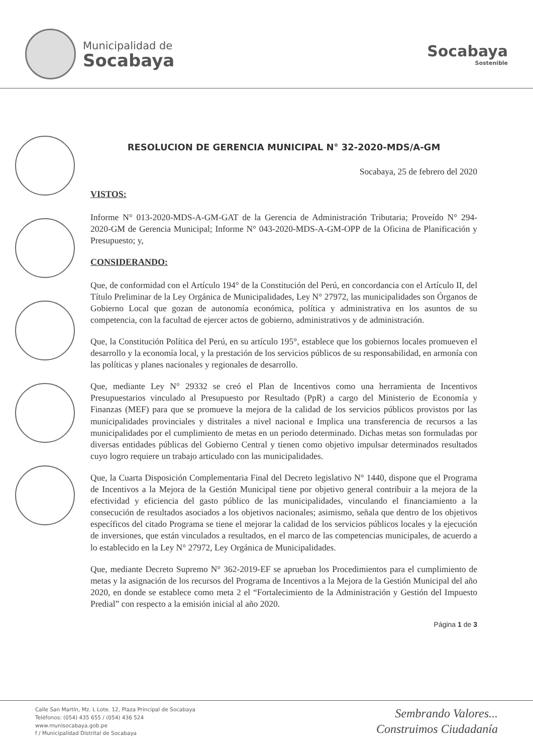Municipalidad de
Socabaya
Socabaya
Sostenible
RESOLUCION DE GERENCIA MUNICIPAL N° 32-2020-MDS/A-GM
Socabaya, 25 de febrero del 2020
VISTOS:
Informe N° 013-2020-MDS-A-GM-GAT de la Gerencia de Administración Tributaria; Proveído N° 294-2020-GM de Gerencia Municipal; Informe N° 043-2020-MDS-A-GM-OPP de la Oficina de Planificación y Presupuesto; y,
CONSIDERANDO:
Que, de conformidad con el Artículo 194° de la Constitución del Perú, en concordancia con el Artículo II, del Título Preliminar de la Ley Orgánica de Municipalidades, Ley N° 27972, las municipalidades son Órganos de Gobierno Local que gozan de autonomía económica, política y administrativa en los asuntos de su competencia, con la facultad de ejercer actos de gobierno, administrativos y de administración.
Que, la Constitución Política del Perú, en su artículo 195°, establece que los gobiernos locales promueven el desarrollo y la economía local, y la prestación de los servicios públicos de su responsabilidad, en armonía con las políticas y planes nacionales y regionales de desarrollo.
Que, mediante Ley N° 29332 se creó el Plan de Incentivos como una herramienta de Incentivos Presupuestarios vinculado al Presupuesto por Resultado (PpR) a cargo del Ministerio de Economía y Finanzas (MEF) para que se promueve la mejora de la calidad de los servicios públicos provistos por las municipalidades provinciales y distritales a nivel nacional e Implica una transferencia de recursos a las municipalidades por el cumplimiento de metas en un periodo determinado. Dichas metas son formuladas por diversas entidades públicas del Gobierno Central y tienen como objetivo impulsar determinados resultados cuyo logro requiere un trabajo articulado con las municipalidades.
Que, la Cuarta Disposición Complementaria Final del Decreto legislativo N° 1440, dispone que el Programa de Incentivos a la Mejora de la Gestión Municipal tiene por objetivo general contribuir a la mejora de la efectividad y eficiencia del gasto público de las municipalidades, vinculando el financiamiento a la consecución de resultados asociados a los objetivos nacionales; asimismo, señala que dentro de los objetivos específicos del citado Programa se tiene el mejorar la calidad de los servicios públicos locales y la ejecución de inversiones, que están vinculados a resultados, en el marco de las competencias municipales, de acuerdo a lo establecido en la Ley N° 27972, Ley Orgánica de Municipalidades.
Que, mediante Decreto Supremo N° 362-2019-EF se aprueban los Procedimientos para el cumplimiento de metas y la asignación de los recursos del Programa de Incentivos a la Mejora de la Gestión Municipal del año 2020, en donde se establece como meta 2 el “Fortalecimiento de la Administración y Gestión del Impuesto Predial” con respecto a la emisión inicial al año 2020.
Página 1 de 3
Calle San Martín, Mz. L Lote. 12, Plaza Principal de Socabaya
Teléfonos: (054) 435 655 / (054) 436 524
www.munisocabaya.gob.pe
f / Municipalidad Distrital de Socabaya
Sembrando Valores...
Construimos Ciudadanía